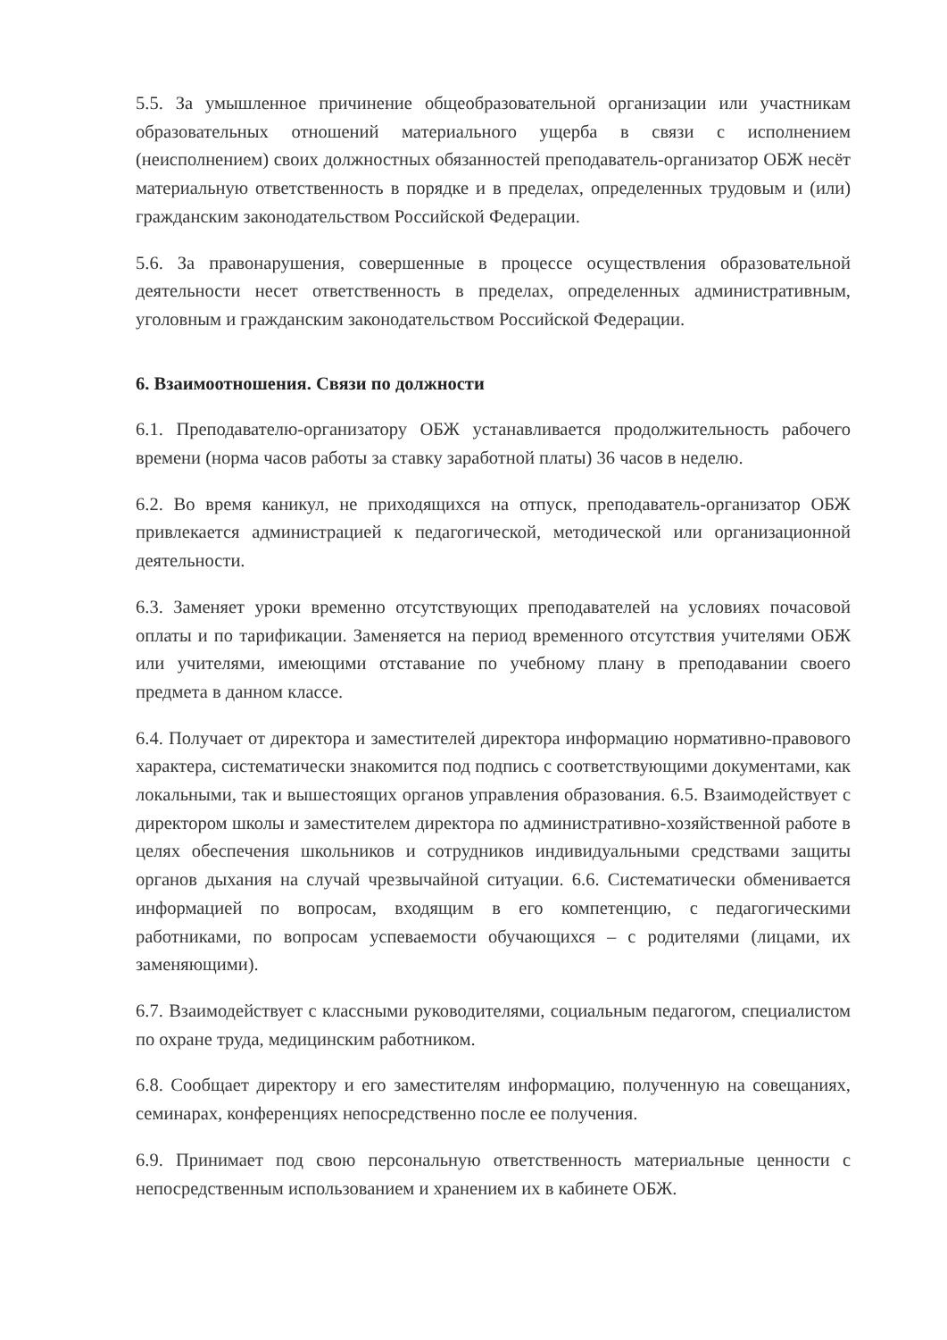5.5. За умышленное причинение общеобразовательной организации или участникам образовательных отношений материального ущерба в связи с исполнением (неисполнением) своих должностных обязанностей преподаватель-организатор ОБЖ несёт материальную ответственность в порядке и в пределах, определенных трудовым и (или) гражданским законодательством Российской Федерации.
5.6. За правонарушения, совершенные в процессе осуществления образовательной деятельности несет ответственность в пределах, определенных административным, уголовным и гражданским законодательством Российской Федерации.
6. Взаимоотношения. Связи по должности
6.1. Преподавателю-организатору ОБЖ устанавливается продолжительность рабочего времени (норма часов работы за ставку заработной платы) 36 часов в неделю.
6.2. Во время каникул, не приходящихся на отпуск, преподаватель-организатор ОБЖ привлекается администрацией к педагогической, методической или организационной деятельности.
6.3. Заменяет уроки временно отсутствующих преподавателей на условиях почасовой оплаты и по тарификации. Заменяется на период временного отсутствия учителями ОБЖ или учителями, имеющими отставание по учебному плану в преподавании своего предмета в данном классе.
6.4. Получает от директора и заместителей директора информацию нормативно-правового характера, систематически знакомится под подпись с соответствующими документами, как локальными, так и вышестоящих органов управления образования. 6.5. Взаимодействует с директором школы и заместителем директора по административно-хозяйственной работе в целях обеспечения школьников и сотрудников индивидуальными средствами защиты органов дыхания на случай чрезвычайной ситуации. 6.6. Систематически обменивается информацией по вопросам, входящим в его компетенцию, с педагогическими работниками, по вопросам успеваемости обучающихся – с родителями (лицами, их заменяющими).
6.7. Взаимодействует с классными руководителями, социальным педагогом, специалистом по охране труда, медицинским работником.
6.8. Сообщает директору и его заместителям информацию, полученную на совещаниях, семинарах, конференциях непосредственно после ее получения.
6.9. Принимает под свою персональную ответственность материальные ценности с непосредственным использованием и хранением их в кабинете ОБЖ.